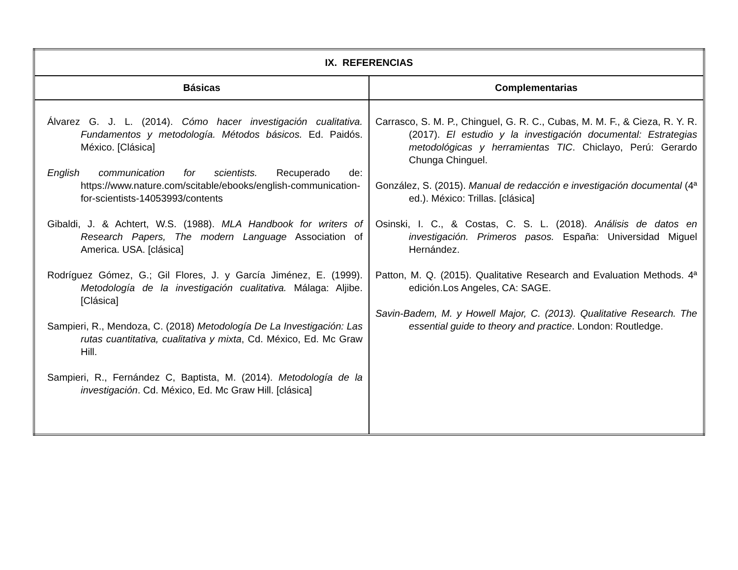| IX. REFERENCIAS | |
| --- | --- |
| Básicas | Complementarias |
| Álvarez G. J. L. (2014). Cómo hacer investigación cualitativa. Fundamentos y metodología. Métodos básicos. Ed. Paidós. México. [Clásica] English communication for scientists. Recuperado de: https://www.nature.com/scitable/ebooks/english-communication-for-scientists-14053993/contents Gibaldi, J. & Achtert, W.S. (1988). MLA Handbook for writers of Research Papers, The modern Language Association of America. USA. [clásica] Rodríguez Gómez, G.; Gil Flores, J. y García Jiménez, E. (1999). Metodología de la investigación cualitativa. Málaga: Aljibe. [Clásica] Sampieri, R., Mendoza, C. (2018) Metodología De La Investigación: Las rutas cuantitativa, cualitativa y mixta , Cd. México, Ed. Mc Graw Hill. Sampieri, R., Fernández C, Baptista, M. (2014). Metodología de la investigación . Cd. México, Ed. Mc Graw Hill. [clásica] | Carrasco, S. M. P., Chinguel, G. R. C., Cubas, M. M. F., & Cieza, R. Y. R. (2017). El estudio y la investigación documental: Estrategias metodológicas y herramientas TIC . Chiclayo, Perú: Gerardo Chunga Chinguel. González, S. (2015). Manual de redacción e investigación documental (4ª ed.). México: Trillas. [clásica] Osinski, I. C., & Costas, C. S. L. (2018). Análisis de datos en investigación. Primeros pasos. España: Universidad Miguel Hernández. Patton, M. Q. (2015). Qualitative Research and Evaluation Methods. 4ª edición.Los Angeles, CA: SAGE. Savin-Badem, M. y Howell Major, C. (2013). Qualitative Research. The essential guide to theory and practice . London: Routledge. |